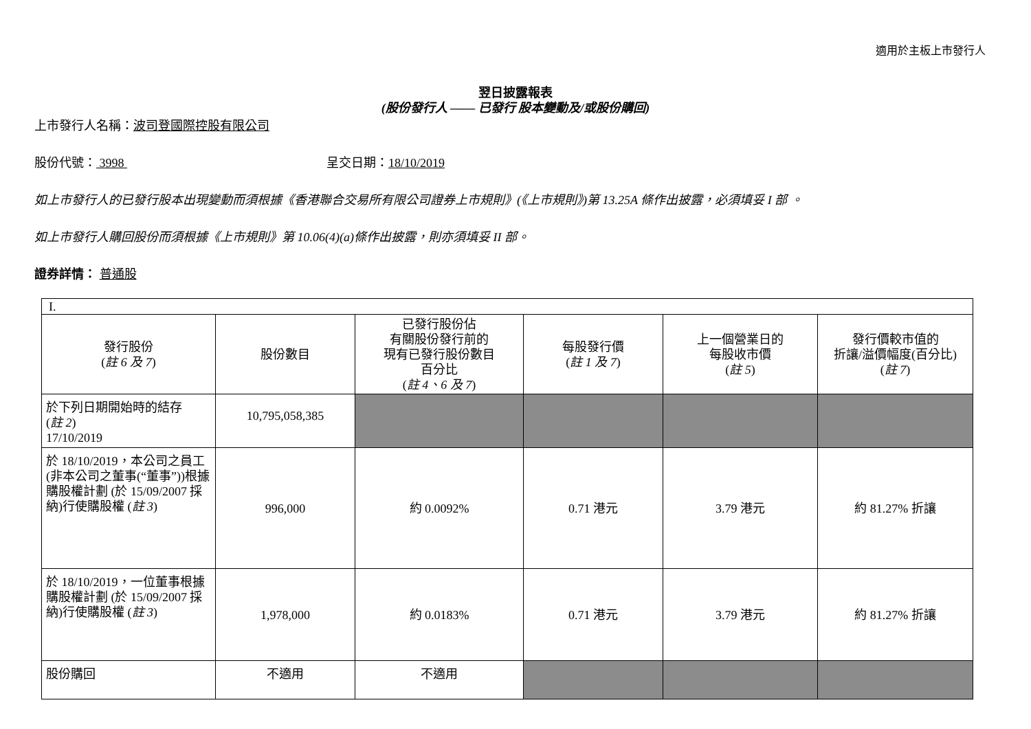適用於主板上市發行人
翌日披露報表
(股份發行人 —— 已發行 股本變動及/或股份購回)
上市發行人名稱：波司登國際控股有限公司
股份代號： 3998 呈交日期：18/10/2019
如上市發行人的已發行股本出現變動而須根據《香港聯合交易所有限公司證券上市規則》(《上市規則》)第 13.25A 條作出披露，必須填妥 I 部 。
如上市發行人購回股份而須根據《上市規則》第 10.06(4)(a)條作出披露，則亦須填妥 II 部。
證券詳情： 普通股
| I. | | | | | |
| 發行股份 ( 註 6 及 7 ) | 股份數目 | 已發行股份佔 有關股份發行前的 現有已發行股份數目 百分比 ( 註 4、6 及 7 ) | 每股發行價 ( 註 1 及 7 ) | 上一個營業日的 每股收市價 ( 註 5 ) | 發行價較市值的 折讓/溢價幅度(百分比) ( 註 7 ) |
| 於下列日期開始時的結存 ( 註 2 ) 17/10/2019 | 10,795,058,385 | | | | |
| 於 18/10/2019，本公司之員工(非本公司之董事(“董事”))根據購股權計劃 (於 15/09/2007 採納)行使購股權 ( 註 3 ) | 996,000 | 約 0.0092% | 0.71 港元 | 3.79 港元 | 約 81.27% 折讓 |
| 於 18/10/2019，一位董事根據購股權計劃 (於 15/09/2007 採納)行使購股權 ( 註 3 ) | 1,978,000 | 約 0.0183% | 0.71 港元 | 3.79 港元 | 約 81.27% 折讓 |
| 股份購回 | 不適用 | 不適用 | | | |